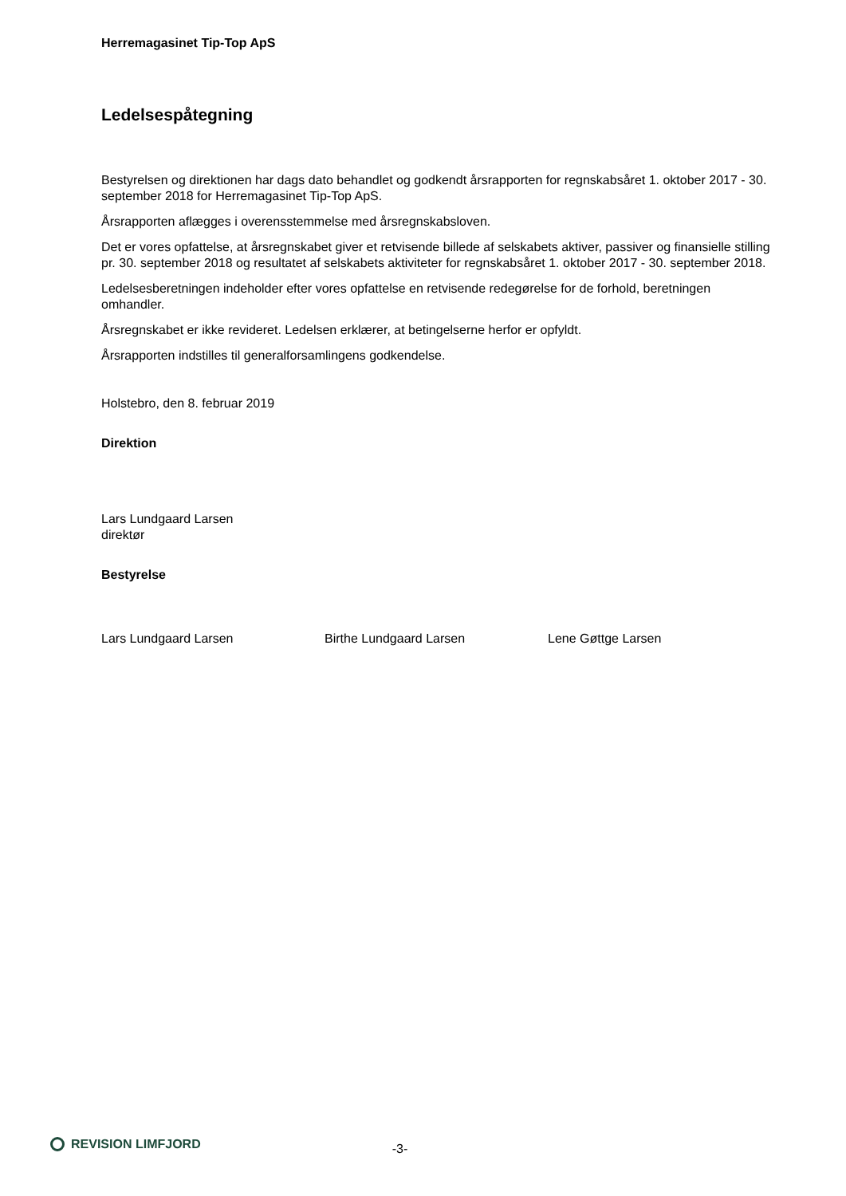Herremagasinet Tip-Top ApS
Ledelsespåtegning
Bestyrelsen og direktionen har dags dato behandlet og godkendt årsrapporten for regnskabsåret 1. oktober 2017 - 30. september 2018 for Herremagasinet Tip-Top ApS.
Årsrapporten aflægges i overensstemmelse med årsregnskabsloven.
Det er vores opfattelse, at årsregnskabet giver et retvisende billede af selskabets aktiver, passiver og finansielle stilling pr. 30. september 2018 og resultatet af selskabets aktiviteter for regnskabsåret 1. oktober 2017 - 30. september 2018.
Ledelsesberetningen indeholder efter vores opfattelse en retvisende redegørelse for de forhold, beretningen omhandler.
Årsregnskabet er ikke revideret. Ledelsen erklærer, at betingelserne herfor er opfyldt.
Årsrapporten indstilles til generalforsamlingens godkendelse.
Holstebro, den 8. februar 2019
Direktion
Lars Lundgaard Larsen
direktør
Bestyrelse
Lars Lundgaard Larsen Birthe Lundgaard Larsen Lene Gøttge Larsen
REVISION LIMFJORD
-3-